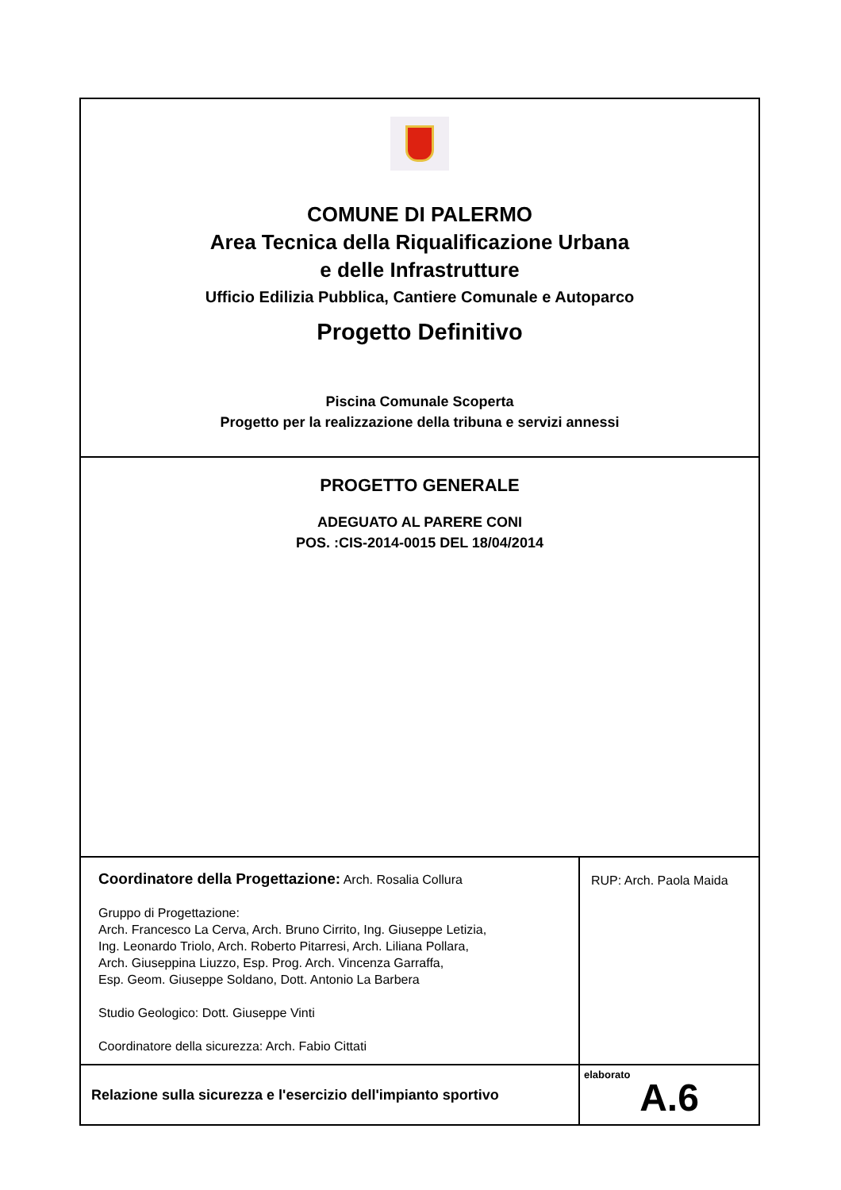COMUNE DI PALERMO
Area Tecnica della Riqualificazione Urbana
e delle Infrastrutture
Ufficio Edilizia Pubblica, Cantiere Comunale e Autoparco
Progetto Definitivo
Piscina Comunale Scoperta
Progetto per la realizzazione della tribuna e servizi annessi
PROGETTO GENERALE
ADEGUATO AL PARERE CONI
POS. :CIS-2014-0015 DEL 18/04/2014
Coordinatore della Progettazione: Arch. Rosalia Collura
Gruppo di Progettazione:
Arch. Francesco La Cerva, Arch. Bruno Cirrito, Ing. Giuseppe Letizia,
Ing. Leonardo Triolo, Arch. Roberto Pitarresi, Arch. Liliana Pollara,
Arch. Giuseppina Liuzzo, Esp. Prog. Arch. Vincenza Garraffa,
Esp. Geom. Giuseppe Soldano, Dott. Antonio La Barbera
Studio Geologico: Dott. Giuseppe Vinti
Coordinatore della sicurezza: Arch. Fabio Cittati
RUP: Arch. Paola Maida
Relazione sulla sicurezza e l'esercizio dell'impianto sportivo
elaborato
A.6